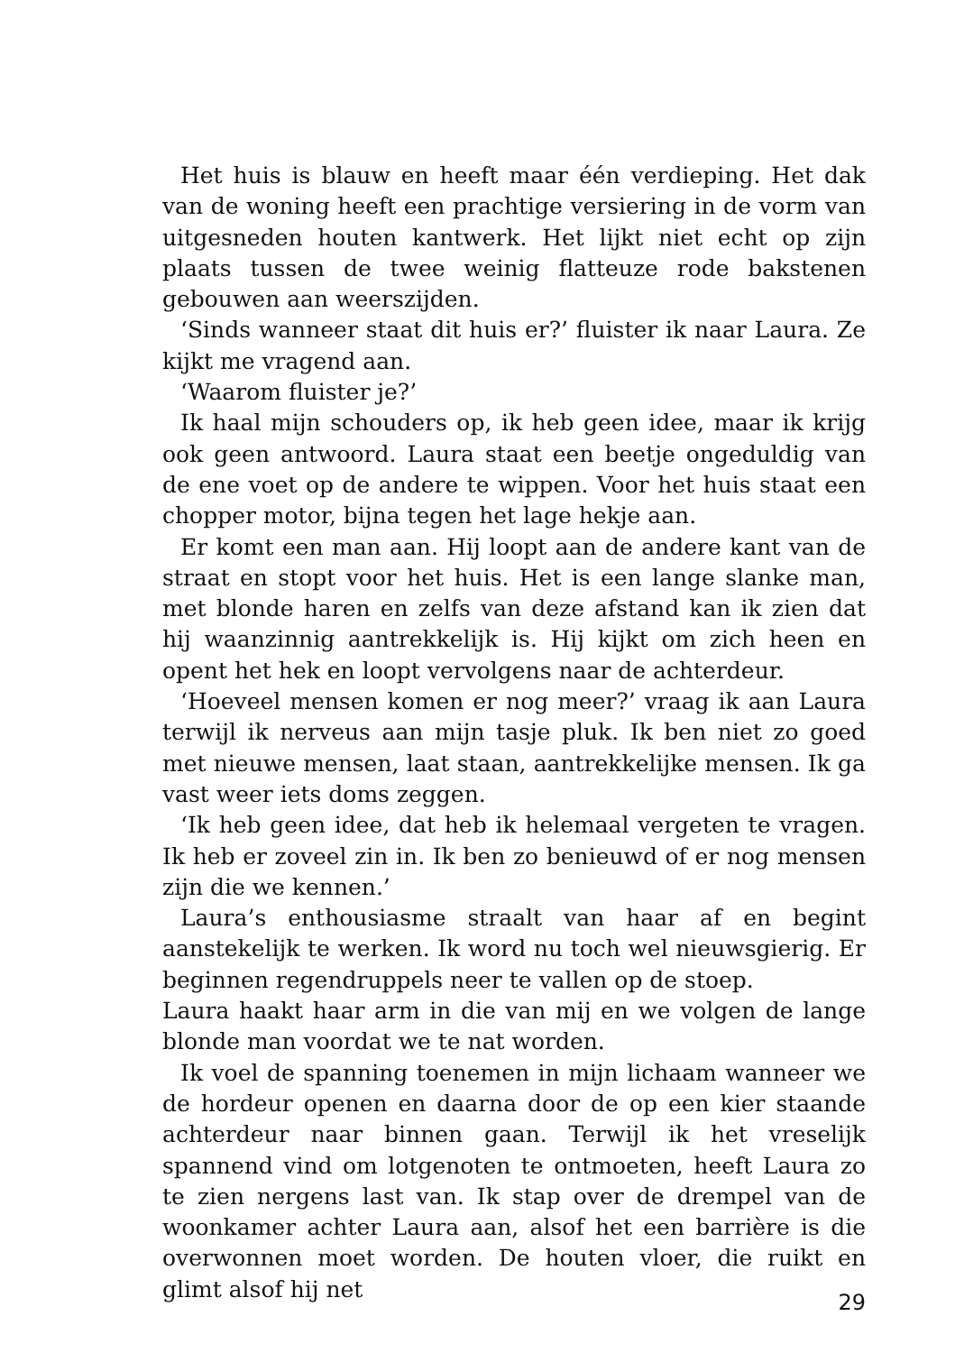Het huis is blauw en heeft maar één verdieping. Het dak van de woning heeft een prachtige versiering in de vorm van uitgesneden houten kantwerk. Het lijkt niet echt op zijn plaats tussen de twee weinig flatteuze rode bakstenen gebouwen aan weerszijden.
‘Sinds wanneer staat dit huis er?’ fluister ik naar Laura. Ze kijkt me vragend aan.
‘Waarom fluister je?’
Ik haal mijn schouders op, ik heb geen idee, maar ik krijg ook geen antwoord. Laura staat een beetje ongeduldig van de ene voet op de andere te wippen. Voor het huis staat een chopper motor, bijna tegen het lage hekje aan.
Er komt een man aan. Hij loopt aan de andere kant van de straat en stopt voor het huis. Het is een lange slanke man, met blonde haren en zelfs van deze afstand kan ik zien dat hij waanzinnig aantrekkelijk is. Hij kijkt om zich heen en opent het hek en loopt vervolgens naar de achterdeur.
‘Hoeveel mensen komen er nog meer?’ vraag ik aan Laura terwijl ik nerveus aan mijn tasje pluk. Ik ben niet zo goed met nieuwe mensen, laat staan, aantrekkelijke mensen. Ik ga vast weer iets doms zeggen.
‘Ik heb geen idee, dat heb ik helemaal vergeten te vragen. Ik heb er zoveel zin in. Ik ben zo benieuwd of er nog mensen zijn die we kennen.’
Laura’s enthousiasme straalt van haar af en begint aanstekelijk te werken. Ik word nu toch wel nieuwsgierig. Er beginnen regendruppels neer te vallen op de stoep.
Laura haakt haar arm in die van mij en we volgen de lange blonde man voordat we te nat worden.
Ik voel de spanning toenemen in mijn lichaam wanneer we de hordeur openen en daarna door de op een kier staande achterdeur naar binnen gaan. Terwijl ik het vreselijk spannend vind om lotgenoten te ontmoeten, heeft Laura zo te zien nergens last van. Ik stap over de drempel van de woonkamer achter Laura aan, alsof het een barrière is die overwonnen moet worden. De houten vloer, die ruikt en glimt alsof hij net
29